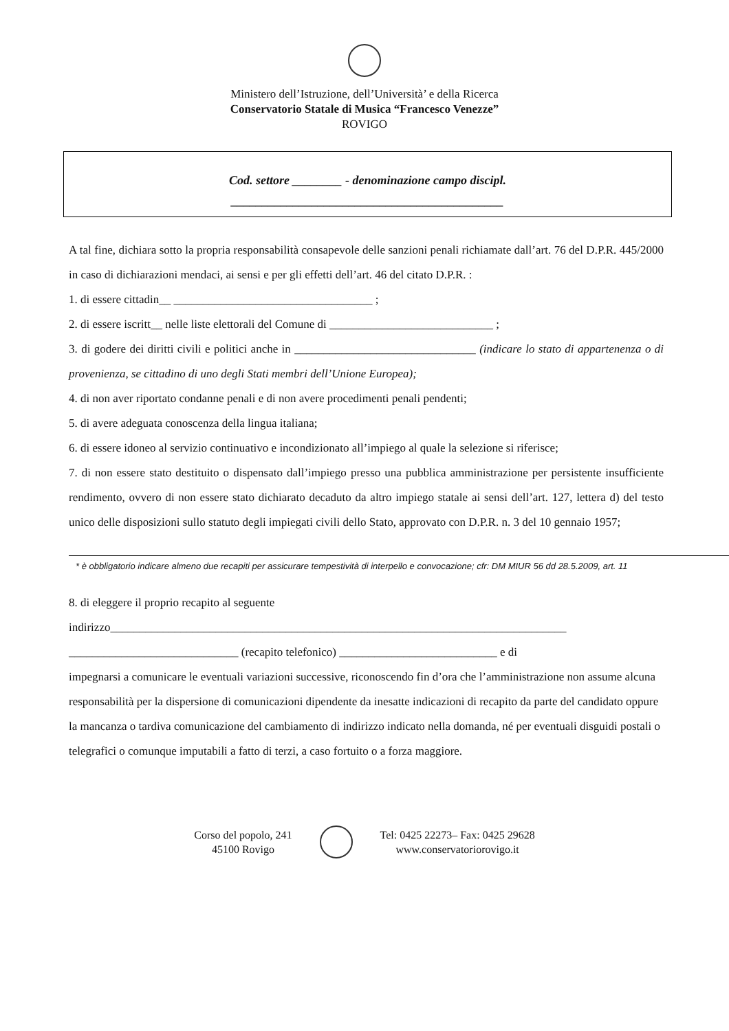Ministero dell’Istruzione, dell’Università’ e della Ricerca
Conservatorio Statale di Musica “Francesco Venezze”
ROVIGO
Cod. settore ________ - denominazione campo discipl.
____________________________________________
A tal fine, dichiara sotto la propria responsabilità consapevole delle sanzioni penali richiamate dall’art. 76 del D.P.R. 445/2000 in caso di dichiarazioni mendaci, ai sensi e per gli effetti dell’art. 46 del citato D.P.R. :
1. di essere cittadin__ __________________________________ ;
2. di essere iscritt__ nelle liste elettorali del Comune di ____________________________ ;
3. di godere dei diritti civili e politici anche in _______________________________ (indicare lo stato di appartenenza o di provenienza, se cittadino di uno degli Stati membri dell’Unione Europea);
4. di non aver riportato condanne penali e di non avere procedimenti penali pendenti;
5. di avere adeguata conoscenza della lingua italiana;
6. di essere idoneo al servizio continuativo e incondizionato all’impiego al quale la selezione si riferisce;
7. di non essere stato destituito o dispensato dall’impiego presso una pubblica amministrazione per persistente insufficiente rendimento, ovvero di non essere stato dichiarato decaduto da altro impiego statale ai sensi dell’art. 127, lettera d) del testo unico delle disposizioni sullo statuto degli impiegati civili dello Stato, approvato con D.P.R. n. 3 del 10 gennaio 1957;
* è obbligatorio indicare almeno due recapiti per assicurare tempestività di interpello e convocazione; cfr: DM MIUR 56 dd 28.5.2009, art. 11
8. di eleggere il proprio recapito al seguente
indirizzo______________________________________________________________________________
_____________________________ (recapito telefonico) ___________________________ e di
impegnarsi a comunicare le eventuali variazioni successive, riconoscendo fin d’ora che l’amministrazione non assume alcuna responsabilità per la dispersione di comunicazioni dipendente da inesatte indicazioni di recapito da parte del candidato oppure la mancanza o tardiva comunicazione del cambiamento di indirizzo indicato nella domanda, né per eventuali disguidi postali o telegrafici o comunque imputabili a fatto di terzi, a caso fortuito o a forza maggiore.
Corso del popolo, 241
45100 Rovigo
Tel: 0425 22273– Fax: 0425 29628
www.conservatoriorovigo.it